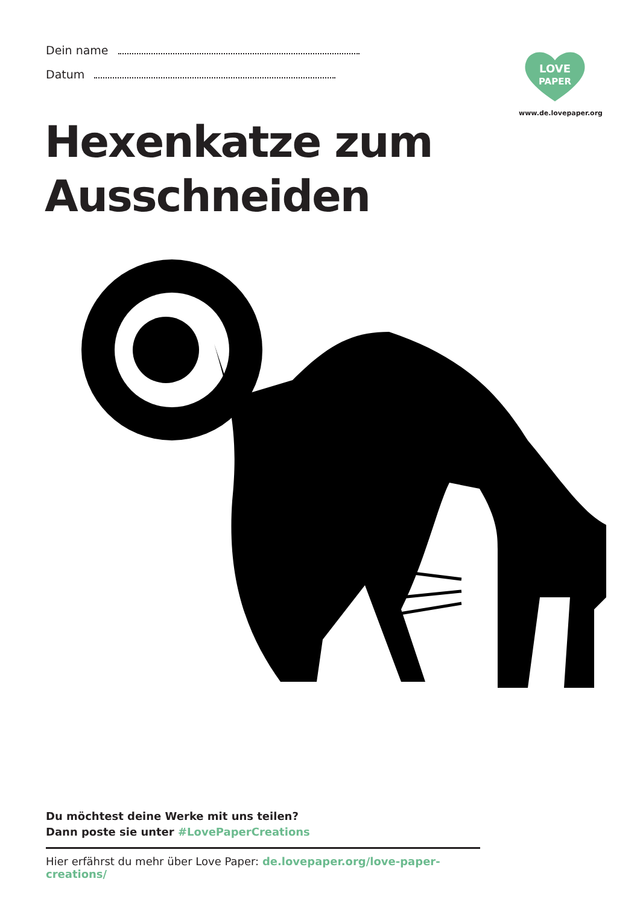Dein name
Datum
LOVE
PAPER
www.de.lovepaper.org
Hexenkatze zum
Ausschneiden
Du möchtest deine Werke mit uns teilen?
Dann poste sie unter #LovePaperCreations
Hier erfährst du mehr über Love Paper: de.lovepaper.org/love-paper-creations/